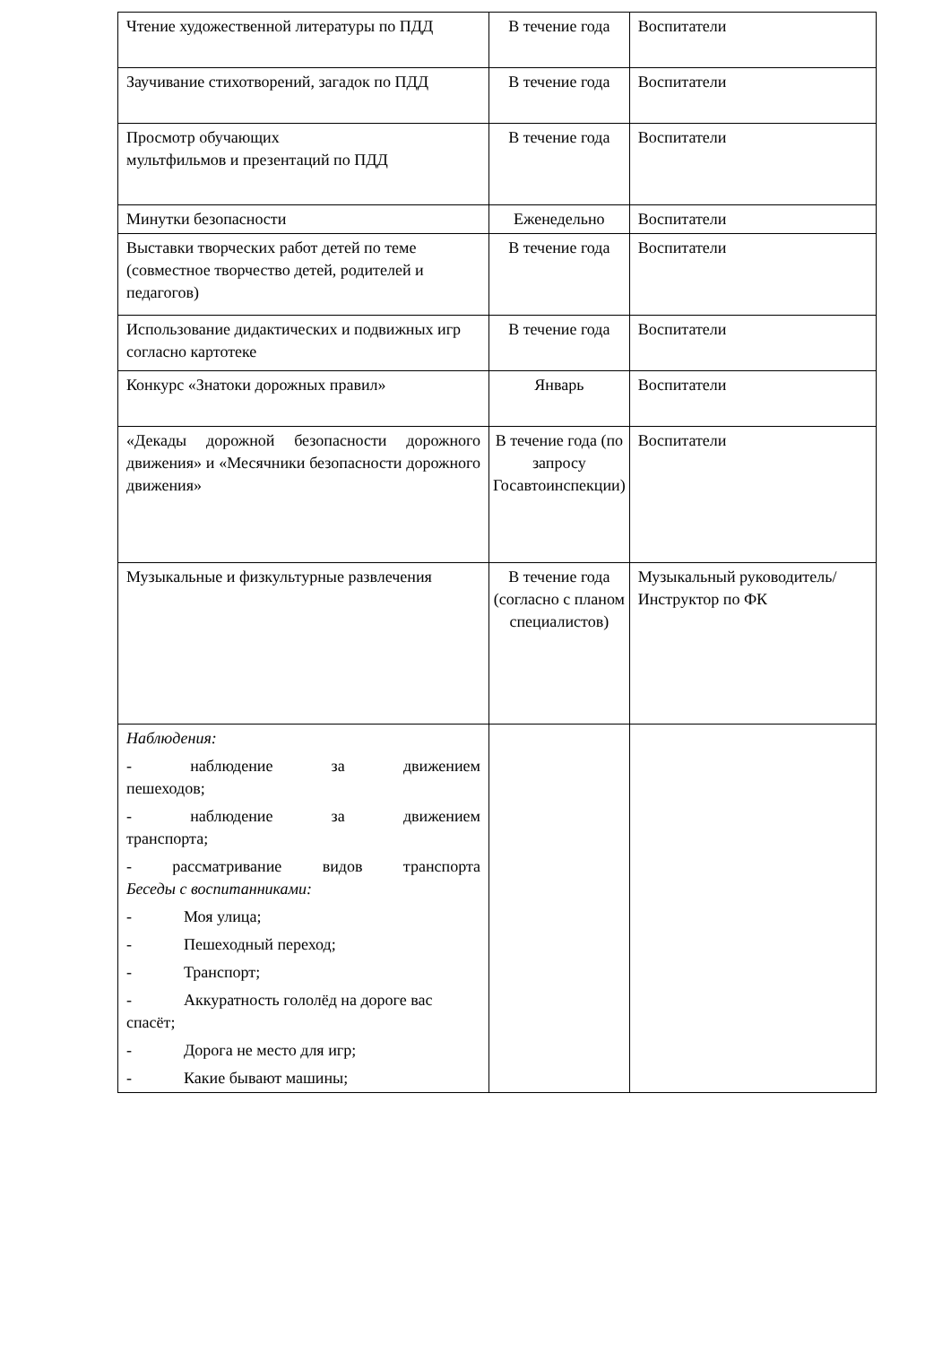| Чтение художественной литературы по ПДД | В течение года | Воспитатели |
| Заучивание стихотворений, загадок по ПДД | В течение года | Воспитатели |
| Просмотр обучающих мультфильмов и презентаций по ПДД | В течение года | Воспитатели |
| Минутки безопасности | Еженедельно | Воспитатели |
| Выставки творческих работ детей по теме (совместное творчество детей, родителей и педагогов) | В течение года | Воспитатели |
| Использование дидактических и подвижных игр согласно картотеке | В течение года | Воспитатели |
| Конкурс «Знатоки дорожных правил» | Январь | Воспитатели |
| «Декады дорожной безопасности дорожного движения» и «Месячники безопасности дорожного движения» | В течение года (по запросу Госавтоинспекции) | Воспитатели |
| Музыкальные и физкультурные развлечения | В течение года (согласно с планом специалистов) | Музыкальный руководитель/ Инструктор по ФК |
| Наблюдения: - наблюдение за движением пешеходов; - наблюдение за движением транспорта; - рассматривание видов транспорта Беседы с воспитанниками: - Моя улица; - Пешеходный переход; - Транспорт; - Аккуратность гололёд на дороге вас спасёт; - Дорога не место для игр; - Какие бывают машины; | | |